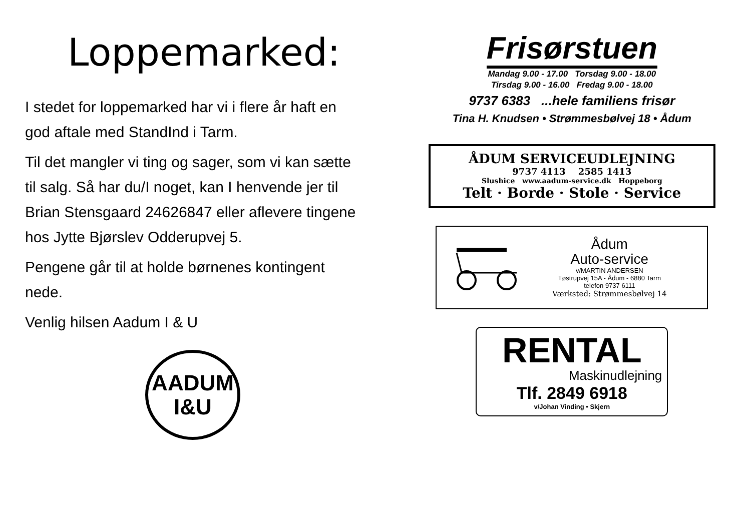Loppemarked:
I stedet for loppemarked har vi i flere år haft en god aftale med StandInd i Tarm.
Til det mangler vi ting og sager, som vi kan sætte til salg. Så har du/I noget, kan I henvende jer til Brian Stensgaard 24626847 eller aflevere tingene hos Jytte Bjørslev Odderupvej 5.
Pengene går til at holde børnenes kontingent nede.
Venlig hilsen Aadum I & U
AADUM
I&U
Frisørstuen
Mandag 9.00 - 17.00 Torsdag 9.00 - 18.00
Tirsdag 9.00 - 16.00 Fredag 9.00 - 18.00
9737 6383 ...hele familiens frisør
Tina H. Knudsen • Strømmesbølvej 18 • Ådum
ÅDUM SERVICEUDLEJNING
9737 4113 2585 1413
Slushice www.aadum-service.dk Hoppeborg
Telt · Borde · Stole · Service
Ådum
Auto-service
v/MARTIN ANDERSEN
Tøstrupvej 15A - Ådum - 6880 Tarm
telefon 9737 6111
Værksted: Strømmesbølvej 14
RENTAL
Maskinudlejning
Tlf. 2849 6918
v/Johan Vinding • Skjern